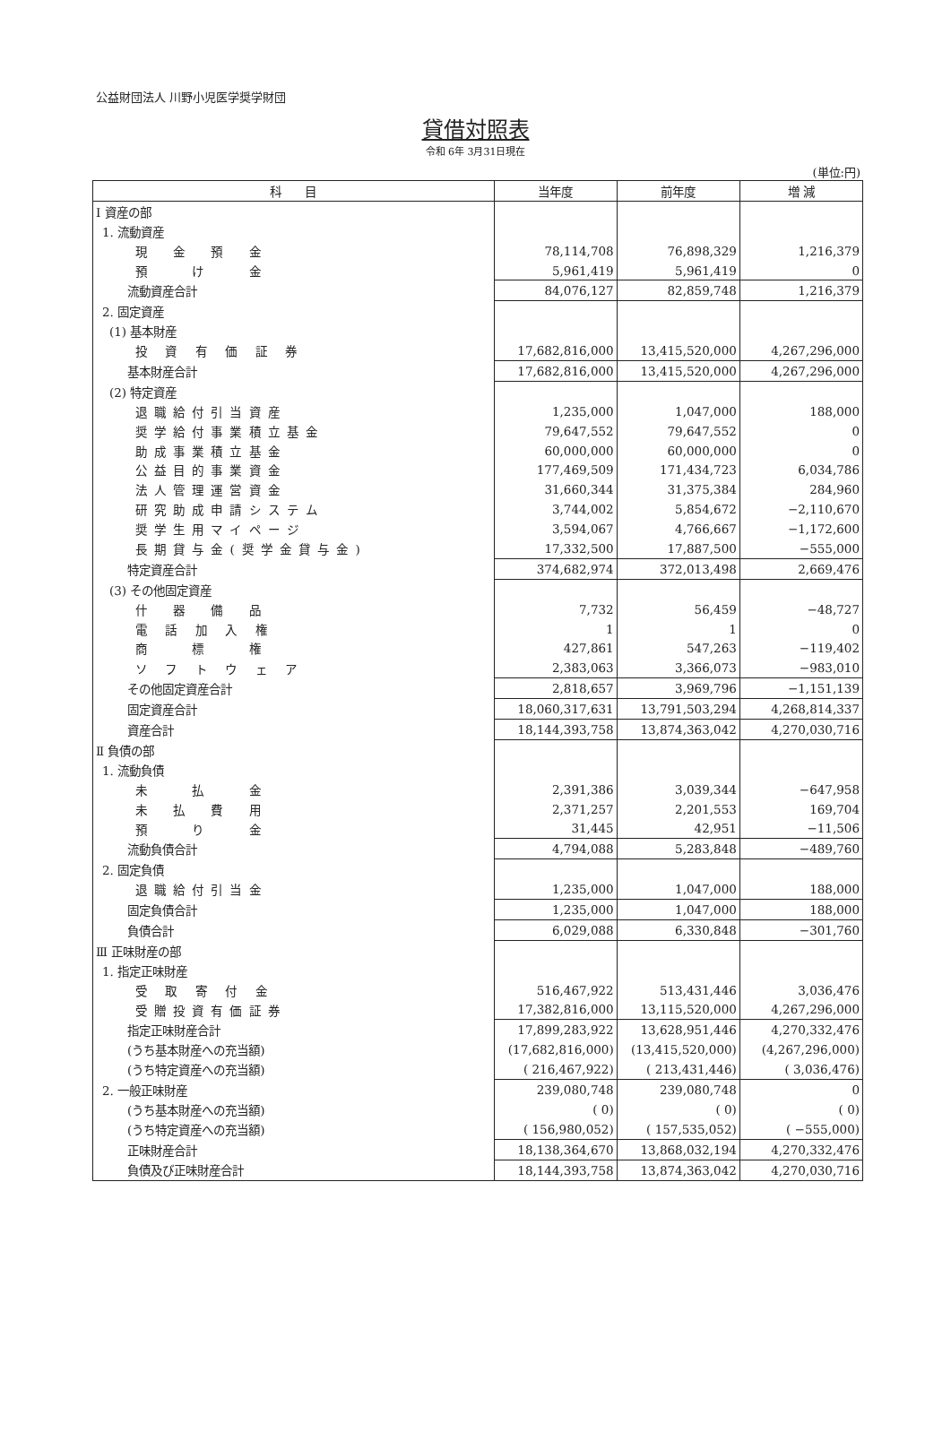公益財団法人 川野小児医学奨学財団
貸借対照表
令和 6年 3月31日現在
(単位:円)
| 科 目 | 当年度 | 前年度 | 増 減 |
| --- | --- | --- | --- |
| Ⅰ 資産の部 | | | |
| 1. 流動資産 | | | |
| 現 金 預 金 | 78,114,708 | 76,898,329 | 1,216,379 |
| 預 け 金 | 5,961,419 | 5,961,419 | 0 |
| 流動資産合計 | 84,076,127 | 82,859,748 | 1,216,379 |
| 2. 固定資産 | | | |
| (1) 基本財産 | | | |
| 投 資 有 価 証 券 | 17,682,816,000 | 13,415,520,000 | 4,267,296,000 |
| 基本財産合計 | 17,682,816,000 | 13,415,520,000 | 4,267,296,000 |
| (2) 特定資産 | | | |
| 退職給付引当資産 | 1,235,000 | 1,047,000 | 188,000 |
| 奨学給付事業積立基金 | 79,647,552 | 79,647,552 | 0 |
| 助成事業積立基金 | 60,000,000 | 60,000,000 | 0 |
| 公益目的事業資金 | 177,469,509 | 171,434,723 | 6,034,786 |
| 法人管理運営資金 | 31,660,344 | 31,375,384 | 284,960 |
| 研究助成申請システム | 3,744,002 | 5,854,672 | −2,110,670 |
| 奨学生用マイページ | 3,594,067 | 4,766,667 | −1,172,600 |
| 長期貸与金(奨学金貸与金) | 17,332,500 | 17,887,500 | −555,000 |
| 特定資産合計 | 374,682,974 | 372,013,498 | 2,669,476 |
| (3) その他固定資産 | | | |
| 什 器 備 品 | 7,732 | 56,459 | −48,727 |
| 電 話 加 入 権 | 1 | 1 | 0 |
| 商 標 権 | 427,861 | 547,263 | −119,402 |
| ソ フ ト ウ ェ ア | 2,383,063 | 3,366,073 | −983,010 |
| その他固定資産合計 | 2,818,657 | 3,969,796 | −1,151,139 |
| 固定資産合計 | 18,060,317,631 | 13,791,503,294 | 4,268,814,337 |
| 資産合計 | 18,144,393,758 | 13,874,363,042 | 4,270,030,716 |
| Ⅱ 負債の部 | | | |
| 1. 流動負債 | | | |
| 未 払 金 | 2,391,386 | 3,039,344 | −647,958 |
| 未 払 費 用 | 2,371,257 | 2,201,553 | 169,704 |
| 預 り 金 | 31,445 | 42,951 | −11,506 |
| 流動負債合計 | 4,794,088 | 5,283,848 | −489,760 |
| 2. 固定負債 | | | |
| 退職給付引当金 | 1,235,000 | 1,047,000 | 188,000 |
| 固定負債合計 | 1,235,000 | 1,047,000 | 188,000 |
| 負債合計 | 6,029,088 | 6,330,848 | −301,760 |
| Ⅲ 正味財産の部 | | | |
| 1. 指定正味財産 | | | |
| 受 取 寄 付 金 | 516,467,922 | 513,431,446 | 3,036,476 |
| 受贈投資有価証券 | 17,382,816,000 | 13,115,520,000 | 4,267,296,000 |
| 指定正味財産合計 | 17,899,283,922 | 13,628,951,446 | 4,270,332,476 |
| (うち基本財産への充当額) | (17,682,816,000) | (13,415,520,000) | (4,267,296,000) |
| (うち特定資産への充当額) | ( 216,467,922) | ( 213,431,446) | ( 3,036,476) |
| 2. 一般正味財産 | 239,080,748 | 239,080,748 | 0 |
| (うち基本財産への充当額) | ( 0) | ( 0) | ( 0) |
| (うち特定資産への充当額) | ( 156,980,052) | ( 157,535,052) | ( −555,000) |
| 正味財産合計 | 18,138,364,670 | 13,868,032,194 | 4,270,332,476 |
| 負債及び正味財産合計 | 18,144,393,758 | 13,874,363,042 | 4,270,030,716 |